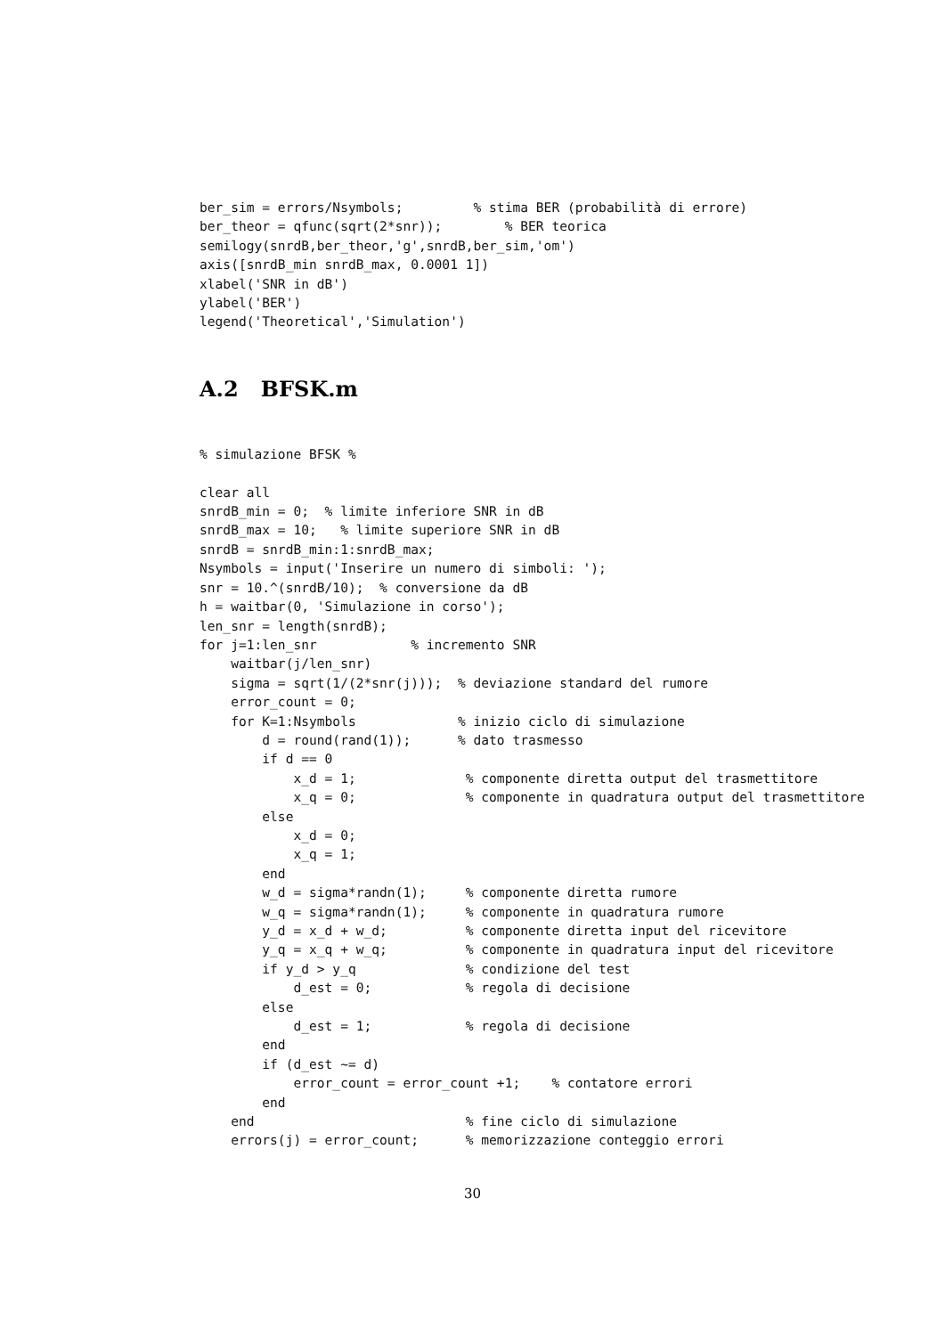ber_sim = errors/Nsymbols;         % stima BER (probabilità di errore)
ber_theor = qfunc(sqrt(2*snr));        % BER teorica
semilogy(snrdB,ber_theor,'g',snrdB,ber_sim,'om')
axis([snrdB_min snrdB_max, 0.0001 1])
xlabel('SNR in dB')
ylabel('BER')
legend('Theoretical','Simulation')
A.2 BFSK.m
% simulazione BFSK %

clear all
snrdB_min = 0;  % limite inferiore SNR in dB
snrdB_max = 10;   % limite superiore SNR in dB
snrdB = snrdB_min:1:snrdB_max;
Nsymbols = input('Inserire un numero di simboli: ');
snr = 10.^(snrdB/10);  % conversione da dB
h = waitbar(0, 'Simulazione in corso');
len_snr = length(snrdB);
for j=1:len_snr            % incremento SNR
    waitbar(j/len_snr)
    sigma = sqrt(1/(2*snr(j)));  % deviazione standard del rumore
    error_count = 0;
    for K=1:Nsymbols             % inizio ciclo di simulazione
        d = round(rand(1));      % dato trasmesso
        if d == 0
            x_d = 1;              % componente diretta output del trasmettitore
            x_q = 0;              % componente in quadratura output del trasmettitore
        else
            x_d = 0;
            x_q = 1;
        end
        w_d = sigma*randn(1);     % componente diretta rumore
        w_q = sigma*randn(1);     % componente in quadratura rumore
        y_d = x_d + w_d;          % componente diretta input del ricevitore
        y_q = x_q + w_q;          % componente in quadratura input del ricevitore
        if y_d > y_q              % condizione del test
            d_est = 0;            % regola di decisione
        else
            d_est = 1;            % regola di decisione
        end
        if (d_est ~= d)
            error_count = error_count +1;    % contatore errori
        end
    end                           % fine ciclo di simulazione
    errors(j) = error_count;      % memorizzazione conteggio errori
30